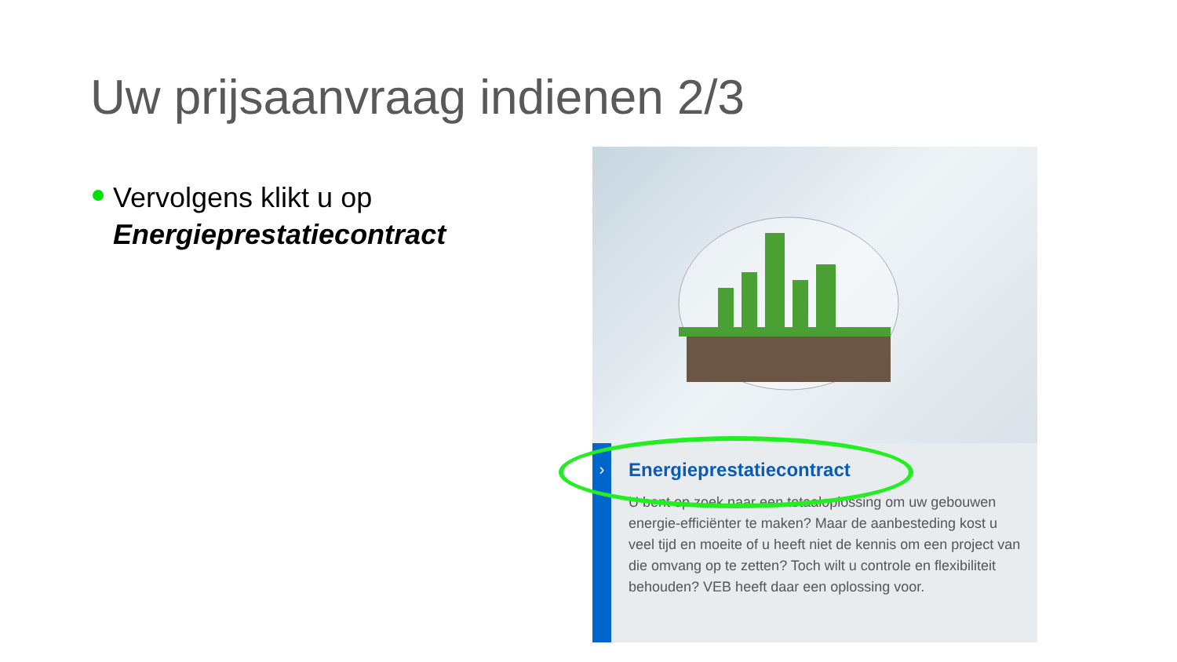Uw prijsaanvraag indienen 2/3
Vervolgens klikt u op
Energieprestatiecontract
›
Energieprestatiecontract
U bent op zoek naar een totaaloplossing om uw gebouwen energie-efficiënter te maken? Maar de aanbesteding kost u veel tijd en moeite of u heeft niet de kennis om een project van die omvang op te zetten? Toch wilt u controle en flexibiliteit behouden? VEB heeft daar een oplossing voor.